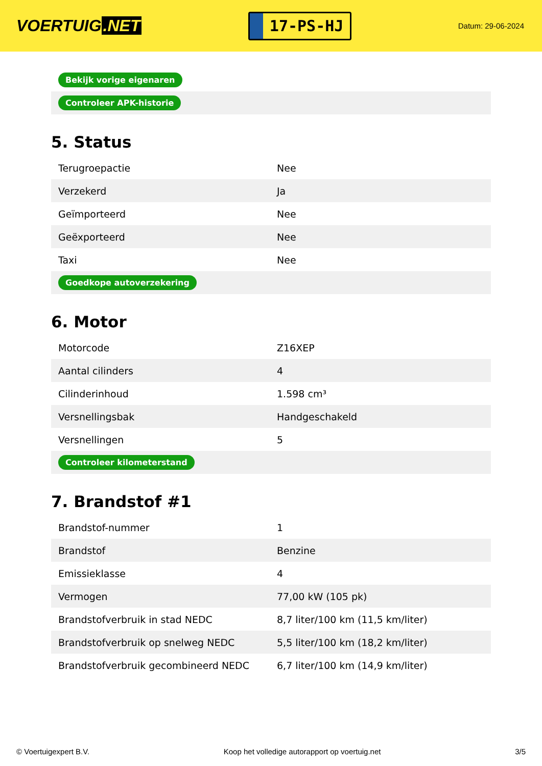VOERTUIG.NET
17-PS-HJ
Datum: 29-06-2024
| Bekijk vorige eigenaren |
| Controleer APK-historie |
5. Status
| Terugroepactie | Nee |
| Verzekerd | Ja |
| Geïmporteerd | Nee |
| Geëxporteerd | Nee |
| Taxi | Nee |
| Goedkope autoverzekering | |
6. Motor
| Motorcode | Z16XEP |
| Aantal cilinders | 4 |
| Cilinderinhoud | 1.598 cm³ |
| Versnellingsbak | Handgeschakeld |
| Versnellingen | 5 |
| Controleer kilometerstand | |
7. Brandstof #1
| Brandstof-nummer | 1 |
| Brandstof | Benzine |
| Emissieklasse | 4 |
| Vermogen | 77,00 kW (105 pk) |
| Brandstofverbruik in stad NEDC | 8,7 liter/100 km (11,5 km/liter) |
| Brandstofverbruik op snelweg NEDC | 5,5 liter/100 km (18,2 km/liter) |
| Brandstofverbruik gecombineerd NEDC | 6,7 liter/100 km (14,9 km/liter) |
© Voertuigexpert B.V. Koop het volledige autorapport op voertuig.net 3/5